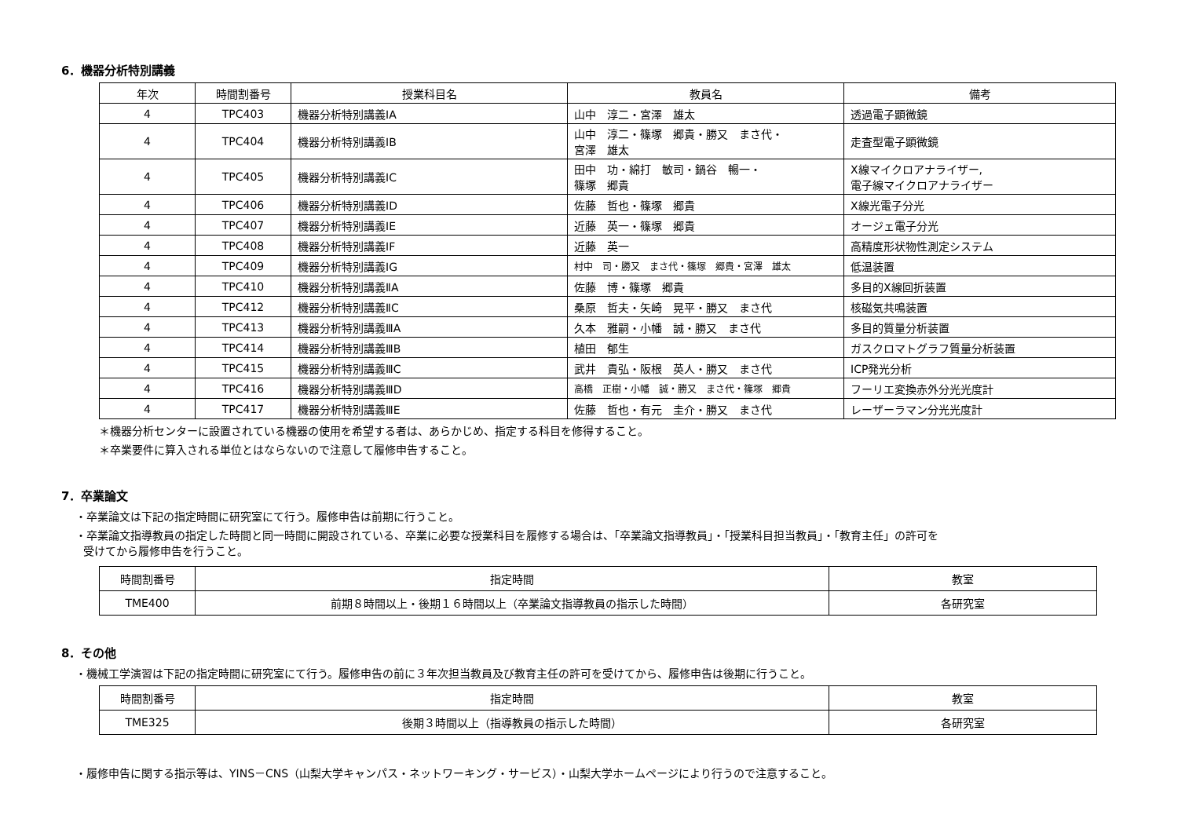6．機器分析特別講義
| 年次 | 時間割番号 | 授業科目名 | 教員名 | 備考 |
| --- | --- | --- | --- | --- |
| 4 | TPC403 | 機器分析特別講義ⅠA | 山中 淳二・宮澤 雄太 | 透過電子顕微鏡 |
| 4 | TPC404 | 機器分析特別講義ⅠB | 山中 淳二・篠塚 郷貴・勝又 まさ代・ 宮澤 雄太 | 走査型電子顕微鏡 |
| 4 | TPC405 | 機器分析特別講義ⅠC | 田中 功・綿打 敏司・鍋谷 暢一・ 篠塚 郷貴 | X線マイクロアナライザー, 電子線マイクロアナライザー |
| 4 | TPC406 | 機器分析特別講義ⅠD | 佐藤 哲也・篠塚 郷貴 | X線光電子分光 |
| 4 | TPC407 | 機器分析特別講義ⅠE | 近藤 英一・篠塚 郷貴 | オージェ電子分光 |
| 4 | TPC408 | 機器分析特別講義ⅠF | 近藤 英一 | 高精度形状物性測定システム |
| 4 | TPC409 | 機器分析特別講義ⅠG | 村中 司・勝又 まさ代・篠塚 郷貴・宮澤 雄太 | 低温装置 |
| 4 | TPC410 | 機器分析特別講義ⅡA | 佐藤 博・篠塚 郷貴 | 多目的X線回折装置 |
| 4 | TPC412 | 機器分析特別講義ⅡC | 桑原 哲夫・矢崎 晃平・勝又 まさ代 | 核磁気共鳴装置 |
| 4 | TPC413 | 機器分析特別講義ⅢA | 久本 雅嗣・小幡 誠・勝又 まさ代 | 多目的質量分析装置 |
| 4 | TPC414 | 機器分析特別講義ⅢB | 植田 郁生 | ガスクロマトグラフ質量分析装置 |
| 4 | TPC415 | 機器分析特別講義ⅢC | 武井 貴弘・阪根 英人・勝又 まさ代 | ICP発光分析 |
| 4 | TPC416 | 機器分析特別講義ⅢD | 高橋 正樹・小幡 誠・勝又 まさ代・篠塚 郷貴 | フーリエ変換赤外分光光度計 |
| 4 | TPC417 | 機器分析特別講義ⅢE | 佐藤 哲也・有元 圭介・勝又 まさ代 | レーザーラマン分光光度計 |
＊機器分析センターに設置されている機器の使用を希望する者は、あらかじめ、指定する科目を修得すること。
＊卒業要件に算入される単位とはならないので注意して履修申告すること。
7．卒業論文
・卒業論文は下記の指定時間に研究室にて行う。履修申告は前期に行うこと。
・卒業論文指導教員の指定した時間と同一時間に開設されている、卒業に必要な授業科目を履修する場合は、「卒業論文指導教員」・「授業科目担当教員」・「教育主任」の許可を
受けてから履修申告を行うこと。
| 時間割番号 | 指定時間 | 教室 |
| TME400 | 前期８時間以上・後期１６時間以上（卒業論文指導教員の指示した時間） | 各研究室 |
8．その他
・機械工学演習は下記の指定時間に研究室にて行う。履修申告の前に３年次担当教員及び教育主任の許可を受けてから、履修申告は後期に行うこと。
| 時間割番号 | 指定時間 | 教室 |
| TME325 | 後期３時間以上（指導教員の指示した時間） | 各研究室 |
・履修申告に関する指示等は、YINS－CNS（山梨大学キャンパス・ネットワーキング・サービス）・山梨大学ホームページにより行うので注意すること。